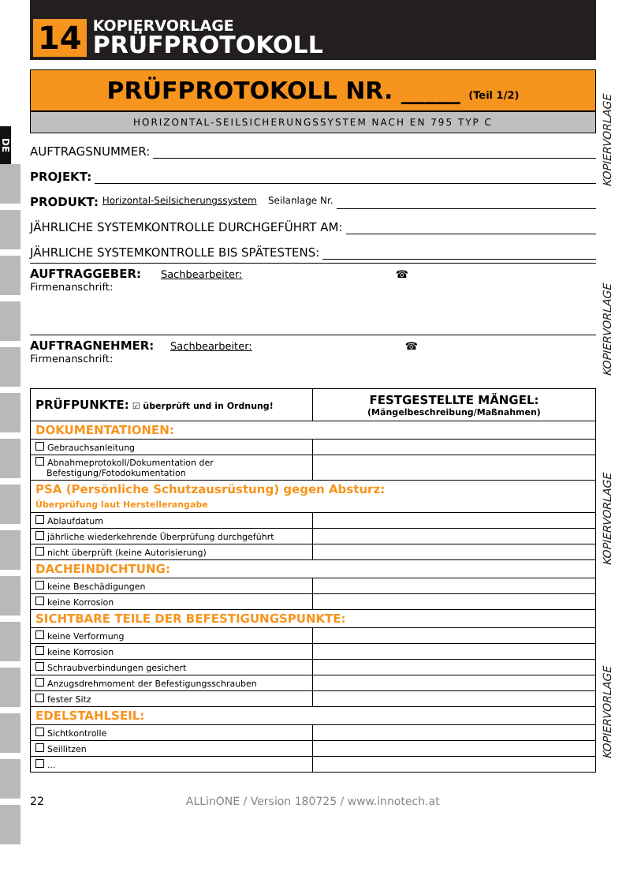DE
KOPIERVORLAGE
KOPIERVORLAGE
KOPIERVORLAGE
KOPIERVORLAGE
14
KOPIERVORLAGE
PRÜFPROTOKOLL
PRÜFPROTOKOLL NR. _____ (Teil 1/2)
HORIZONTAL-SEILSICHERUNGSSYSTEM NACH EN 795 TYP C
AUFTRAGSNUMMER:
PROJEKT:
PRODUKT: Horizontal-Seilsicherungssystem Seilanlage Nr.
JÄHRLICHE SYSTEMKONTROLLE DURCHGEFÜHRT AM:
JÄHRLICHE SYSTEMKONTROLLE BIS SPÄTESTENS:
AUFTRAGGEBER: Sachbearbeiter: ☎
Firmenanschrift:
AUFTRAGNEHMER: Sachbearbeiter: ☎
Firmenanschrift:
| PRÜFPUNKTE: ☑ überprüft und in Ordnung! | FESTGESTELLTE MÄNGEL: (Mängelbeschreibung/Maßnahmen) |
| --- | --- |
| DOKUMENTATIONEN: | |
| Gebrauchsanleitung | |
| Abnahmeprotokoll/Dokumentation der Befestigung/Fotodokumentation | |
| PSA (Persönliche Schutzausrüstung) gegen Absturz: Überprüfung laut Herstellerangabe | |
| Ablaufdatum | |
| jährliche wiederkehrende Überprüfung durchgeführt | |
| nicht überprüft (keine Autorisierung) | |
| DACHEINDICHTUNG: | |
| keine Beschädigungen | |
| keine Korrosion | |
| SICHTBARE TEILE DER BEFESTIGUNGSPUNKTE: | |
| keine Verformung | |
| keine Korrosion | |
| Schraubverbindungen gesichert | |
| Anzugsdrehmoment der Befestigungsschrauben | |
| fester Sitz | |
| EDELSTAHLSEIL: | |
| Sichtkontrolle | |
| Seillitzen | |
| ... | |
22 ALLinONE / Version 180725 / www.innotech.at